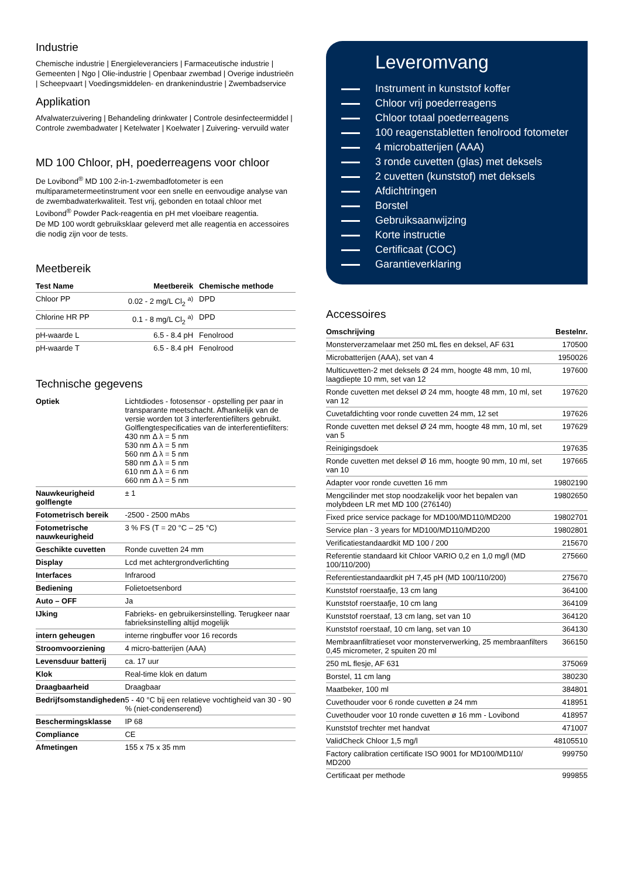Industrie
Chemische industrie | Energieleveranciers | Farmaceutische industrie | Gemeenten | Ngo | Olie-industrie | Openbaar zwembad | Overige industrieën | Scheepvaart | Voedingsmiddelen- en drankenindustrie | Zwembadservice
Applikation
Afvalwaterzuivering | Behandeling drinkwater | Controle desinfecteermiddel | Controle zwembadwater | Ketelwater | Koelwater | Zuivering- vervuild water
MD 100 Chloor, pH, poederreagens voor chloor
De Lovibond<sup>®</sup> MD 100 2-in-1-zwembadfotometer is een multiparametermeetinstrument voor een snelle en eenvoudige analyse van de zwembadwaterkwaliteit. Test vrij, gebonden en totaal chloor met Lovibond<sup>®</sup> Powder Pack-reagentia en pH met vloeibare reagentia.
De MD 100 wordt gebruiksklaar geleverd met alle reagentia en accessoires die nodig zijn voor de tests.
Meetbereik
| Test Name | Meetbereik | Chemische methode |
| --- | --- | --- |
| Chloor PP | 0.02 - 2 mg/L Cl<sub>2</sub> <sup>a)</sup> | DPD |
| Chlorine HR PP | 0.1 - 8 mg/L Cl<sub>2</sub> <sup>a)</sup> | DPD |
| pH-waarde L | 6.5 - 8.4 pH | Fenolrood |
| pH-waarde T | 6.5 - 8.4 pH | Fenolrood |
Technische gegevens
| Optiek | Lichtdiodes - fotosensor - opstelling per paar in transparante meetschacht. Afhankelijk van de versie worden tot 3 interferentiefilters gebruikt. Golflengtespecificaties van de interferentiefilters: 430 nm Δ λ = 5 nm 530 nm Δ λ = 5 nm 560 nm Δ λ = 5 nm 580 nm Δ λ = 5 nm 610 nm Δ λ = 6 nm 660 nm Δ λ = 5 nm |
| Nauwkeurigheid golflengte | ± 1 |
| Fotometrisch bereik | -2500 - 2500 mAbs |
| Fotometrische nauwkeurigheid | 3 % FS (T = 20 °C – 25 °C) |
| Geschikte cuvetten | Ronde cuvetten 24 mm |
| Display | Lcd met achtergrondverlichting |
| Interfaces | Infrarood |
| Bediening | Folietoetsenbord |
| Auto – OFF | Ja |
| IJking | Fabrieks- en gebruikersinstelling. Terugkeer naar fabrieksinstelling altijd mogelijk |
| intern geheugen | interne ringbuffer voor 16 records |
| Stroomvoorziening | 4 micro-batterijen (AAA) |
| Levensduur batterij | ca. 17 uur |
| Klok | Real-time klok en datum |
| Draagbaarheid | Draagbaar |
| Bedrijfsomstandigheden | 5 - 40 °C bij een relatieve vochtigheid van 30 - 90 % (niet-condenserend) |
| Beschermingsklasse | IP 68 |
| Compliance | CE |
| Afmetingen | 155 x 75 x 35 mm |
Leveromvang
Instrument in kunststof koffer
Chloor vrij poederreagens
Chloor totaal poederreagens
100 reagenstabletten fenolrood fotometer
4 microbatterijen (AAA)
3 ronde cuvetten (glas) met deksels
2 cuvetten (kunststof) met deksels
Afdichtringen
Borstel
Gebruiksaanwijzing
Korte instructie
Certificaat (COC)
Garantieverklaring
Accessoires
| Omschrijving | Bestelnr. |
| --- | --- |
| Monsterverzamelaar met 250 mL fles en deksel, AF 631 | 170500 |
| Microbatterijen (AAA), set van 4 | 1950026 |
| Multicuvetten-2 met deksels Ø 24 mm, hoogte 48 mm, 10 ml, laagdiepte 10 mm, set van 12 | 197600 |
| Ronde cuvetten met deksel Ø 24 mm, hoogte 48 mm, 10 ml, set van 12 | 197620 |
| Cuvetafdichting voor ronde cuvetten 24 mm, 12 set | 197626 |
| Ronde cuvetten met deksel Ø 24 mm, hoogte 48 mm, 10 ml, set van 5 | 197629 |
| Reinigingsdoek | 197635 |
| Ronde cuvetten met deksel Ø 16 mm, hoogte 90 mm, 10 ml, set van 10 | 197665 |
| Adapter voor ronde cuvetten 16 mm | 19802190 |
| Mengcilinder met stop noodzakelijk voor het bepalen van molybdeen LR met MD 100 (276140) | 19802650 |
| Fixed price service package for MD100/MD110/MD200 | 19802701 |
| Service plan - 3 years for MD100/MD110/MD200 | 19802801 |
| Verificatiestandaardkit MD 100 / 200 | 215670 |
| Referentie standaard kit Chloor VARIO 0,2 en 1,0 mg/l (MD 100/110/200) | 275660 |
| Referentiestandaardkit pH 7,45 pH (MD 100/110/200) | 275670 |
| Kunststof roerstaafje, 13 cm lang | 364100 |
| Kunststof roerstaafje, 10 cm lang | 364109 |
| Kunststof roerstaaf, 13 cm lang, set van 10 | 364120 |
| Kunststof roerstaaf, 10 cm lang, set van 10 | 364130 |
| Membraanfiltratieset voor monsterverwerking, 25 membraanfilters 0,45 micrometer, 2 spuiten 20 ml | 366150 |
| 250 mL flesje, AF 631 | 375069 |
| Borstel, 11 cm lang | 380230 |
| Maatbeker, 100 ml | 384801 |
| Cuvethouder voor 6 ronde cuvetten ø 24 mm | 418951 |
| Cuvethouder voor 10 ronde cuvetten ø 16 mm - Lovibond | 418957 |
| Kunststof trechter met handvat | 471007 |
| ValidCheck Chloor 1,5 mg/l | 48105510 |
| Factory calibration certificate ISO 9001 for MD100/MD110/ MD200 | 999750 |
| Certificaat per methode | 999855 |